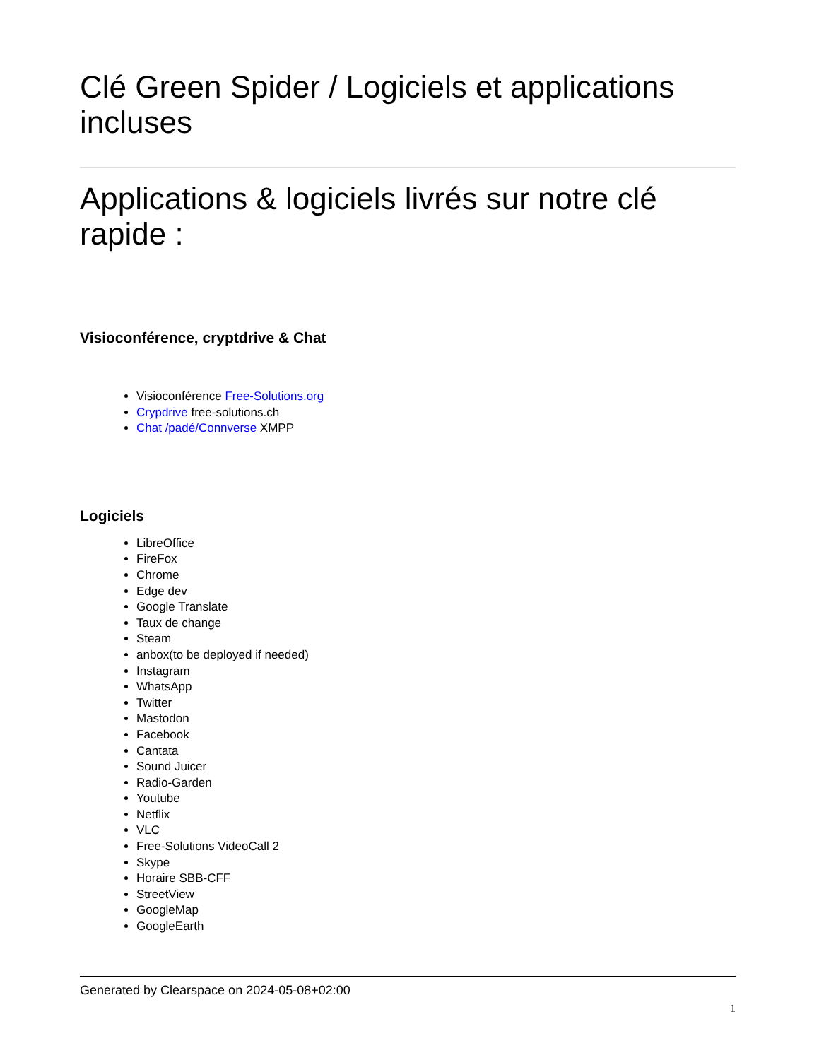Clé Green Spider / Logiciels et applications incluses
Applications & logiciels livrés sur notre clé rapide :
Visioconférence, cryptdrive & Chat
Visioconférence Free-Solutions.org
Crypdrive free-solutions.ch
Chat /padé/Connverse XMPP
Logiciels
LibreOffice
FireFox
Chrome
Edge dev
Google Translate
Taux de change
Steam
anbox(to be deployed if needed)
Instagram
WhatsApp
Twitter
Mastodon
Facebook
Cantata
Sound Juicer
Radio-Garden
Youtube
Netflix
VLC
Free-Solutions VideoCall 2
Skype
Horaire SBB-CFF
StreetView
GoogleMap
GoogleEarth
Generated by Clearspace on 2024-05-08+02:00
1